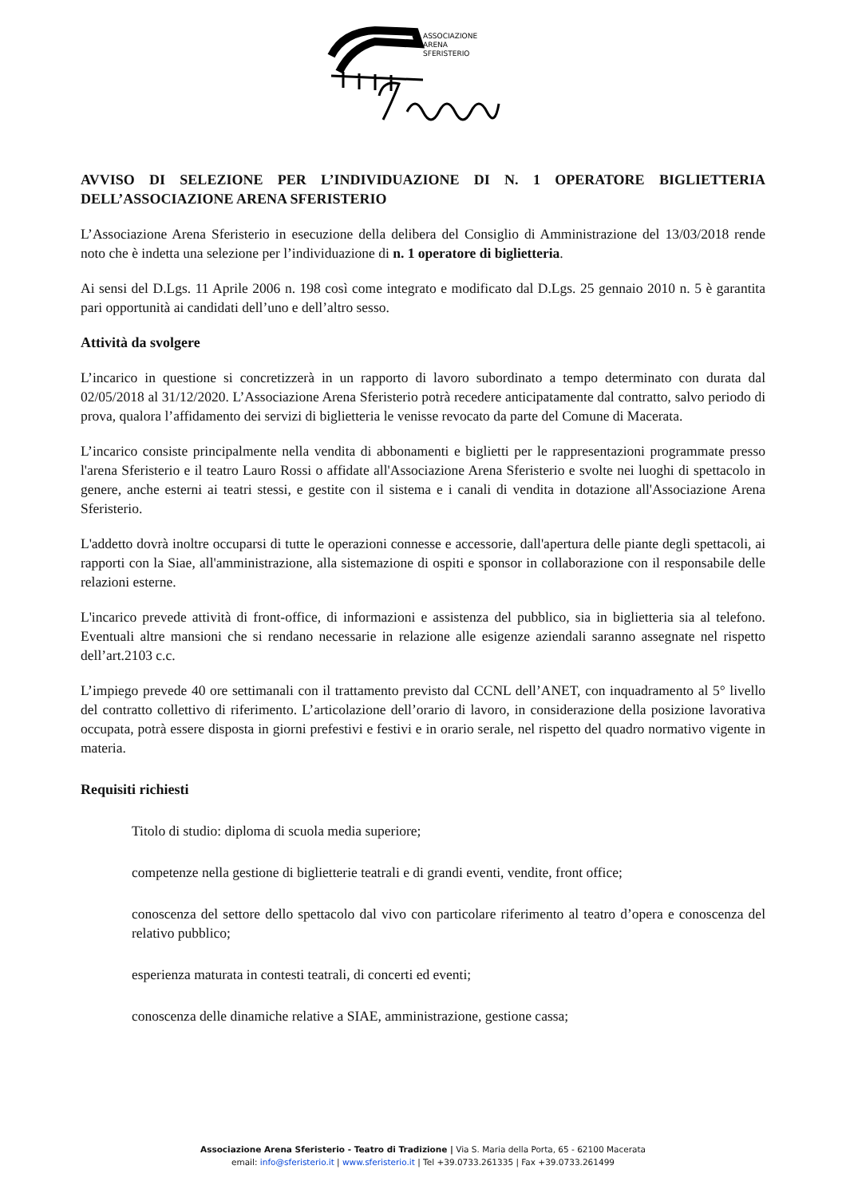ASSOCIAZIONE
ARENA
SFERISTERIO
AVVISO DI SELEZIONE PER L’INDIVIDUAZIONE DI N. 1 OPERATORE BIGLIETTERIA DELL’ASSOCIAZIONE ARENA SFERISTERIO
L’Associazione Arena Sferisterio in esecuzione della delibera del Consiglio di Amministrazione del 13/03/2018 rende noto che è indetta una selezione per l’individuazione di n. 1 operatore di biglietteria.
Ai sensi del D.Lgs. 11 Aprile 2006 n. 198 così come integrato e modificato dal D.Lgs. 25 gennaio 2010 n. 5 è garantita pari opportunità ai candidati dell’uno e dell’altro sesso.
Attività da svolgere
L’incarico in questione si concretizzerà in un rapporto di lavoro subordinato a tempo determinato con durata dal 02/05/2018 al 31/12/2020. L’Associazione Arena Sferisterio potrà recedere anticipatamente dal contratto, salvo periodo di prova, qualora l’affidamento dei servizi di biglietteria le venisse revocato da parte del Comune di Macerata.
L’incarico consiste principalmente nella vendita di abbonamenti e biglietti per le rappresentazioni programmate presso l'arena Sferisterio e il teatro Lauro Rossi o affidate all'Associazione Arena Sferisterio e svolte nei luoghi di spettacolo in genere, anche esterni ai teatri stessi, e gestite con il sistema e i canali di vendita in dotazione all'Associazione Arena Sferisterio.
L'addetto dovrà inoltre occuparsi di tutte le operazioni connesse e accessorie, dall'apertura delle piante degli spettacoli, ai rapporti con la Siae, all'amministrazione, alla sistemazione di ospiti e sponsor in collaborazione con il responsabile delle relazioni esterne.
L'incarico prevede attività di front-office, di informazioni e assistenza del pubblico, sia in biglietteria sia al telefono. Eventuali altre mansioni che si rendano necessarie in relazione alle esigenze aziendali saranno assegnate nel rispetto dell’art.2103 c.c.
L’impiego prevede 40 ore settimanali con il trattamento previsto dal CCNL dell’ANET, con inquadramento al 5° livello del contratto collettivo di riferimento. L’articolazione dell’orario di lavoro, in considerazione della posizione lavorativa occupata, potrà essere disposta in giorni prefestivi e festivi e in orario serale, nel rispetto del quadro normativo vigente in materia.
Requisiti richiesti
Titolo di studio: diploma di scuola media superiore;
competenze nella gestione di biglietterie teatrali e di grandi eventi, vendite, front office;
conoscenza del settore dello spettacolo dal vivo con particolare riferimento al teatro d’opera e conoscenza del relativo pubblico;
esperienza maturata in contesti teatrali, di concerti ed eventi;
conoscenza delle dinamiche relative a SIAE, amministrazione, gestione cassa;
Associazione Arena Sferisterio - Teatro di Tradizione | Via S. Maria della Porta, 65 - 62100 Macerata
email: info@sferisterio.it | www.sferisterio.it | Tel +39.0733.261335 | Fax +39.0733.261499